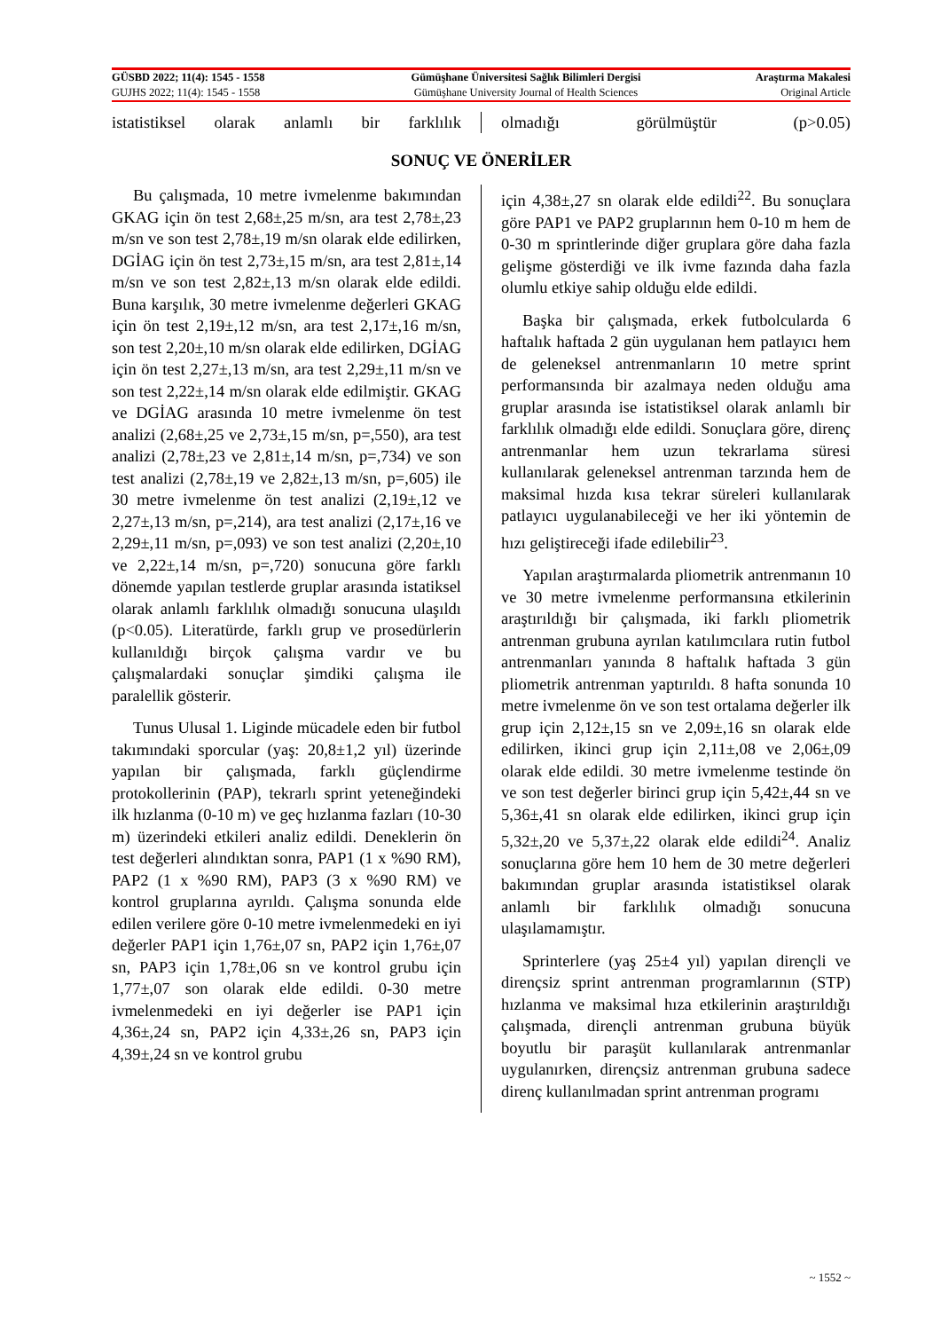| GÜSBD 2022; 11(4): 1545 - 1558 | Gümüşhane Üniversitesi Sağlık Bilimleri Dergisi | Araştırma Makalesi |
| GUJHS 2022; 11(4): 1545 - 1558 | Gümüşhane University Journal of Health Sciences | Original Article |
istatistiksel olarak anlamlı bir farklılık
olmadığı görülmüştür (p>0.05)
SONUÇ VE ÖNERİLER
Bu çalışmada, 10 metre ivmelenme bakımından GKAG için ön test 2,68±,25 m/sn, ara test 2,78±,23 m/sn ve son test 2,78±,19 m/sn olarak elde edilirken, DGİAG için ön test 2,73±,15 m/sn, ara test 2,81±,14 m/sn ve son test 2,82±,13 m/sn olarak elde edildi. Buna karşılık, 30 metre ivmelenme değerleri GKAG için ön test 2,19±,12 m/sn, ara test 2,17±,16 m/sn, son test 2,20±,10 m/sn olarak elde edilirken, DGİAG için ön test 2,27±,13 m/sn, ara test 2,29±,11 m/sn ve son test 2,22±,14 m/sn olarak elde edilmiştir. GKAG ve DGİAG arasında 10 metre ivmelenme ön test analizi (2,68±,25 ve 2,73±,15 m/sn, p=,550), ara test analizi (2,78±,23 ve 2,81±,14 m/sn, p=,734) ve son test analizi (2,78±,19 ve 2,82±,13 m/sn, p=,605) ile 30 metre ivmelenme ön test analizi (2,19±,12 ve 2,27±,13 m/sn, p=,214), ara test analizi (2,17±,16 ve 2,29±,11 m/sn, p=,093) ve son test analizi (2,20±,10 ve 2,22±,14 m/sn, p=,720) sonucuna göre farklı dönemde yapılan testlerde gruplar arasında istatiksel olarak anlamlı farklılık olmadığı sonucuna ulaşıldı (p<0.05). Literatürde, farklı grup ve prosedürlerin kullanıldığı birçok çalışma vardır ve bu çalışmalardaki sonuçlar şimdiki çalışma ile paralellik gösterir.
Tunus Ulusal 1. Liginde mücadele eden bir futbol takımındaki sporcular (yaş: 20,8±1,2 yıl) üzerinde yapılan bir çalışmada, farklı güçlendirme protokollerinin (PAP), tekrarlı sprint yeteneğindeki ilk hızlanma (0-10 m) ve geç hızlanma fazları (10-30 m) üzerindeki etkileri analiz edildi. Deneklerin ön test değerleri alındıktan sonra, PAP1 (1 x %90 RM), PAP2 (1 x %90 RM), PAP3 (3 x %90 RM) ve kontrol gruplarına ayrıldı. Çalışma sonunda elde edilen verilere göre 0-10 metre ivmelenmedeki en iyi değerler PAP1 için 1,76±,07 sn, PAP2 için 1,76±,07 sn, PAP3 için 1,78±,06 sn ve kontrol grubu için 1,77±,07 son olarak elde edildi. 0-30 metre ivmelenmedeki en iyi değerler ise PAP1 için 4,36±,24 sn, PAP2 için 4,33±,26 sn, PAP3 için 4,39±,24 sn ve kontrol grubu
için 4,38±,27 sn olarak elde edildi<sup>22</sup>. Bu sonuçlara göre PAP1 ve PAP2 gruplarının hem 0-10 m hem de 0-30 m sprintlerinde diğer gruplara göre daha fazla gelişme gösterdiği ve ilk ivme fazında daha fazla olumlu etkiye sahip olduğu elde edildi.
Başka bir çalışmada, erkek futbolcularda 6 haftalık haftada 2 gün uygulanan hem patlayıcı hem de geleneksel antrenmanların 10 metre sprint performansında bir azalmaya neden olduğu ama gruplar arasında ise istatistiksel olarak anlamlı bir farklılık olmadığı elde edildi. Sonuçlara göre, direnç antrenmanlar hem uzun tekrarlama süresi kullanılarak geleneksel antrenman tarzında hem de maksimal hızda kısa tekrar süreleri kullanılarak patlayıcı uygulanabileceği ve her iki yöntemin de hızı geliştireceği ifade edilebilir<sup>23</sup>.
Yapılan araştırmalarda pliometrik antrenmanın 10 ve 30 metre ivmelenme performansına etkilerinin araştırıldığı bir çalışmada, iki farklı pliometrik antrenman grubuna ayrılan katılımcılara rutin futbol antrenmanları yanında 8 haftalık haftada 3 gün pliometrik antrenman yaptırıldı. 8 hafta sonunda 10 metre ivmelenme ön ve son test ortalama değerler ilk grup için 2,12±,15 sn ve 2,09±,16 sn olarak elde edilirken, ikinci grup için 2,11±,08 ve 2,06±,09 olarak elde edildi. 30 metre ivmelenme testinde ön ve son test değerler birinci grup için 5,42±,44 sn ve 5,36±,41 sn olarak elde edilirken, ikinci grup için 5,32±,20 ve 5,37±,22 olarak elde edildi<sup>24</sup>. Analiz sonuçlarına göre hem 10 hem de 30 metre değerleri bakımından gruplar arasında istatistiksel olarak anlamlı bir farklılık olmadığı sonucuna ulaşılamamıştır.
Sprinterlere (yaş 25±4 yıl) yapılan dirençli ve dirençsiz sprint antrenman programlarının (STP) hızlanma ve maksimal hıza etkilerinin araştırıldığı çalışmada, dirençli antrenman grubuna büyük boyutlu bir paraşüt kullanılarak antrenmanlar uygulanırken, dirençsiz antrenman grubuna sadece direnç kullanılmadan sprint antrenman programı
~ 1552 ~